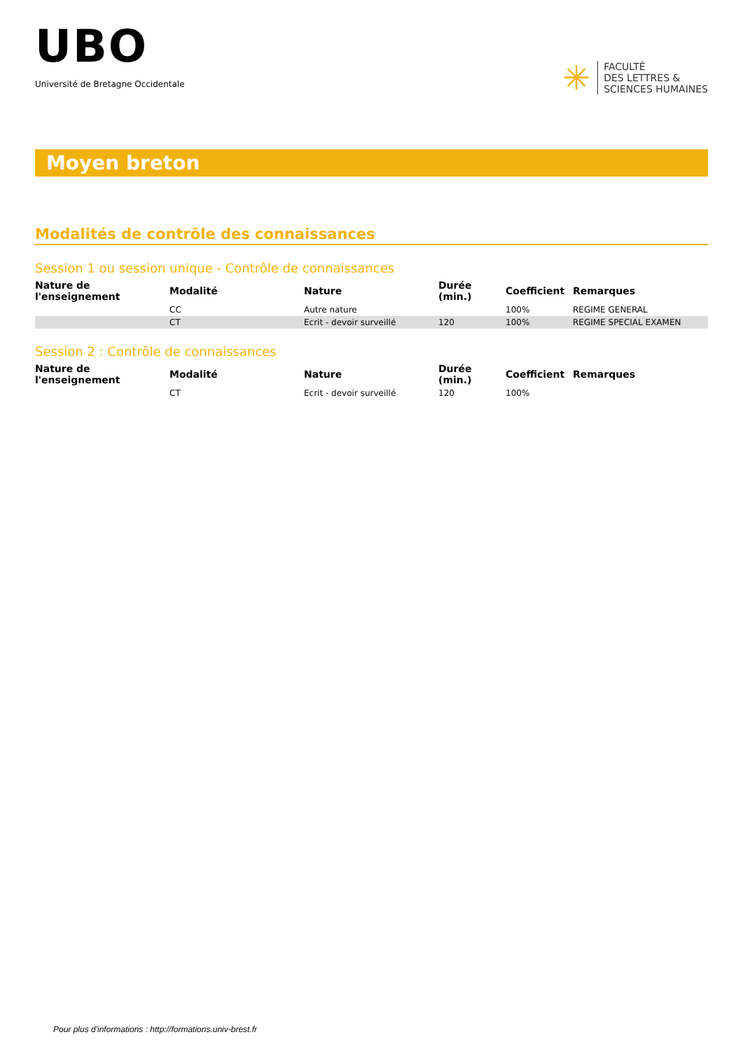UBO
Université de Bretagne Occidentale
✳
FACULTÉ
DES LETTRES &
SCIENCES HUMAINES
Moyen breton
Modalités de contrôle des connaissances
Session 1 ou session unique - Contrôle de connaissances
| Nature de l'enseignement | Modalité | Nature | Durée (min.) | Coefficient | Remarques |
| --- | --- | --- | --- | --- | --- |
| | CC | Autre nature | | 100% | REGIME GENERAL |
| | CT | Ecrit - devoir surveillé | 120 | 100% | REGIME SPECIAL EXAMEN |
Session 2 : Contrôle de connaissances
| Nature de l'enseignement | Modalité | Nature | Durée (min.) | Coefficient | Remarques |
| --- | --- | --- | --- | --- | --- |
| | CT | Ecrit - devoir surveillé | 120 | 100% | |
Pour plus d'informations : http://formations.univ-brest.fr